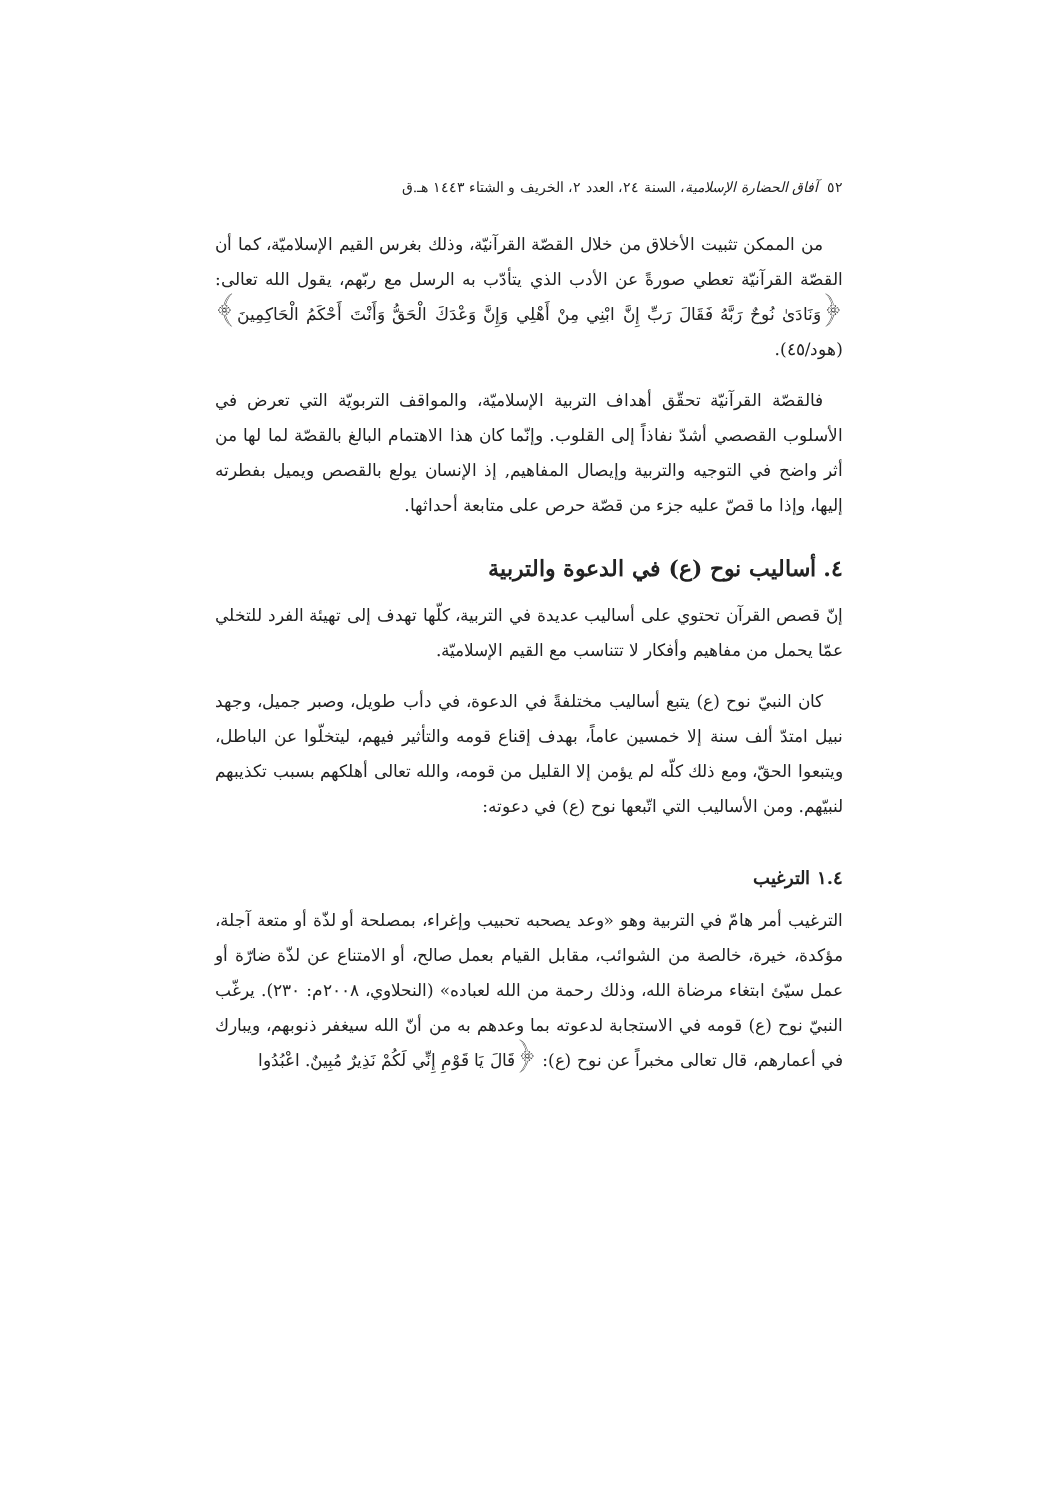٥٢ آفاق الحضارة الإسلامية، السنة ٢٤، العدد ٢، الخريف و الشتاء ١٤٤٣ هـ.ق
من الممكن تثبيت الأخلاق من خلال القصّة القرآنيّة، وذلك بغرس القيم الإسلاميّة، كما أن القصّة القرآنيّة تعطي صورةً عن الأدب الذي يتأدّب به الرسل مع ربّهم، يقول الله تعالى: ﴿وَنَادَىٰ نُوحٌ رَبَّهُ فَقَالَ رَبِّ إِنَّ ابْنِي مِنْ أَهْلِي وَإِنَّ وَعْدَكَ الْحَقُّ وَأَنْتَ أَحْكَمُ الْحَاكِمِينَ﴾ (هود/٤٥).
فالقصّة القرآنيّة تحقّق أهداف التربية الإسلاميّة، والمواقف التربويّة التي تعرض في الأسلوب القصصي أشدّ نفاذاً إلى القلوب. وإنّما كان هذا الاهتمام البالغ بالقصّة لما لها من أثر واضح في التوجيه والتربية وإيصال المفاهيم, إذ الإنسان يولع بالقصص ويميل بفطرته إليها، وإذا ما قصّ عليه جزء من قصّة حرص على متابعة أحداثها.
٤. أساليب نوح (ع) في الدعوة والتربية
إنّ قصص القرآن تحتوي على أساليب عديدة في التربية، كلّها تهدف إلى تهيئة الفرد للتخلي عمّا يحمل من مفاهيم وأفكار لا تتناسب مع القيم الإسلاميّة.
كان النبيّ نوح (ع) يتبع أساليب مختلفةً في الدعوة، في دأب طويل، وصبر جميل، وجهد نبيل امتدّ ألف سنة إلا خمسين عاماً، بهدف إقناع قومه والتأثير فيهم، ليتخلّوا عن الباطل، ويتبعوا الحقّ، ومع ذلك كلّه لم يؤمن إلا القليل من قومه، والله تعالى أهلكهم بسبب تكذيبهم لنبيّهم. ومن الأساليب التي اتّبعها نوح (ع) في دعوته:
١.٤ الترغيب
الترغيب أمر هامّ في التربية وهو «وعد يصحبه تحبيب وإغراء، بمصلحة أو لذّة أو متعة آجلة، مؤكدة، خيرة، خالصة من الشوائب، مقابل القيام بعمل صالح، أو الامتناع عن لذّة ضارّة أو عمل سيّئ ابتغاء مرضاة الله، وذلك رحمة من الله لعباده» (النحلاوي، ٢٠٠٨م: ٢٣٠). يرغّب النبيّ نوح (ع) قومه في الاستجابة لدعوته بما وعدهم به من أنّ الله سيغفر ذنوبهم، ويبارك في أعمارهم، قال تعالى مخبراً عن نوح (ع): ﴿قَالَ يَا قَوْمِ إِنِّي لَكُمْ نَذِيرٌ مُبِينٌ. اعْبُدُوا